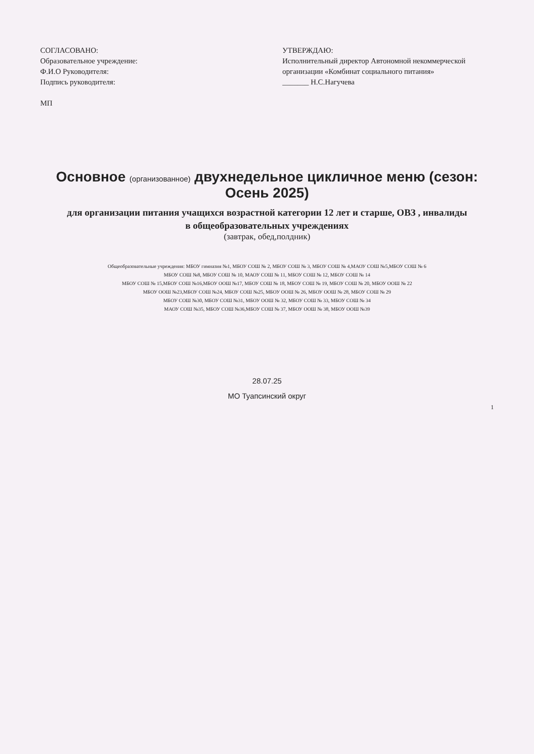СОГЛАСОВАНО:
Образовательное учреждение:
Ф.И.О Руководителя:
Подпись руководителя:
МП
УТВЕРЖДАЮ:
Исполнительный директор Автономной некоммерческой организации «Комбинат социального питания»
_______ Н.С.Нагучева
Основное (организованное) двухнедельное цикличное меню (сезон: Осень 2025)
для организации питания учащихся возрастной категории 12 лет и старше, ОВЗ , инвалиды
в общеобразовательных учреждениях
(завтрак, обед,полдник)
Общеобразовательные учреждения: МБОУ гимназия №1, МБОУ СОШ № 2, МБОУ СОШ № 3, МБОУ СОШ № 4,МАОУ СОШ №5,МБОУ СОШ № 6
МБОУ СОШ №8, МБОУ СОШ № 10, МАОУ СОШ № 11, МБОУ СОШ № 12, МБОУ СОШ № 14
МБОУ СОШ № 15,МБОУ СОШ №16,МБОУ ООШ №17, МБОУ СОШ № 18, МБОУ СОШ № 19, МБОУ СОШ № 20, МБОУ ООШ № 22
МБОУ ООШ №23,МБОУ СОШ №24, МБОУ СОШ №25, МБОУ ООШ № 26, МБОУ ООШ № 28, МБОУ СОШ № 29
МБОУ СОШ №30, МБОУ СОШ №31, МБОУ ООШ № 32, МБОУ СОШ № 33, МБОУ СОШ № 34
МАОУ СОШ №35, МБОУ СОШ №36,МБОУ СОШ № 37, МБОУ ООШ № 38, МБОУ ООШ №39
28.07.25
МО Туапсинский округ
1